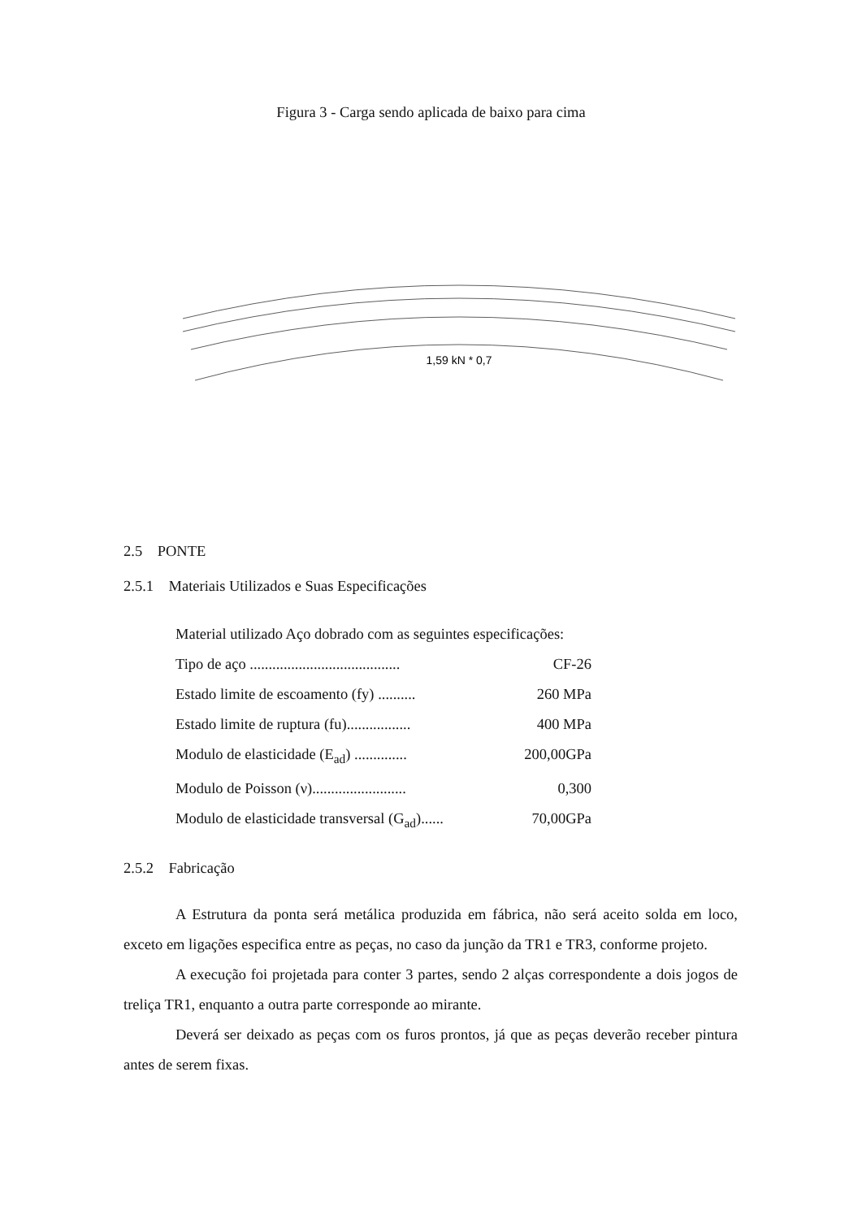Figura 3 - Carga sendo aplicada de baixo para cima
1,59 kN * 0,7
2.5 PONTE
2.5.1 Materiais Utilizados e Suas Especificações
Material utilizado Aço dobrado com as seguintes especificações:
Tipo de aço ........................................ CF-26
Estado limite de escoamento (fy) .......... 260 MPa
Estado limite de ruptura (fu)................. 400 MPa
Modulo de elasticidade (E<sub>ad</sub>) .............. 200,00GPa
Modulo de Poisson (ν)......................... 0,300
Modulo de elasticidade transversal (G<sub>ad</sub>)...... 70,00GPa
2.5.2 Fabricação
A Estrutura da ponta será metálica produzida em fábrica, não será aceito solda em loco, exceto em ligações especifica entre as peças, no caso da junção da TR1 e TR3, conforme projeto.
A execução foi projetada para conter 3 partes, sendo 2 alças correspondente a dois jogos de treliça TR1, enquanto a outra parte corresponde ao mirante.
Deverá ser deixado as peças com os furos prontos, já que as peças deverão receber pintura antes de serem fixas.